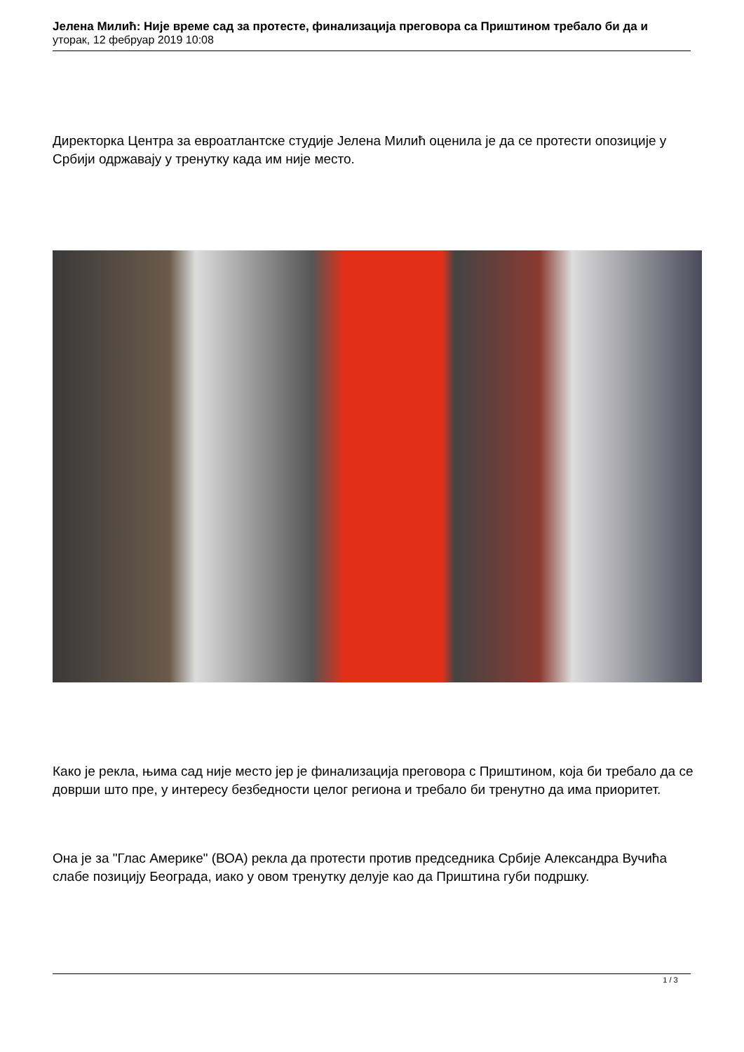Јелена Милић: Није време сад за протесте, финализација преговора са Приштином требало би да и
уторак, 12 фебруар 2019 10:08
Директорка Центра за евроатлантске студије Јелена Милић оценила је да се протести опозиције у Србији одржавају у тренутку када им није место.
Како је рекла, њима сад није место јер је финализација преговора с Приштином, која би требало да се доврши што пре, у интересу безбедности целог региона и требало би тренутно да има приоритет.
Она је за "Глас Америке" (ВОА) рекла да протести против председника Србије Александра Вучића слабе позицију Београда, иако у овом тренутку делује као да Приштина губи подршку.
1 / 3